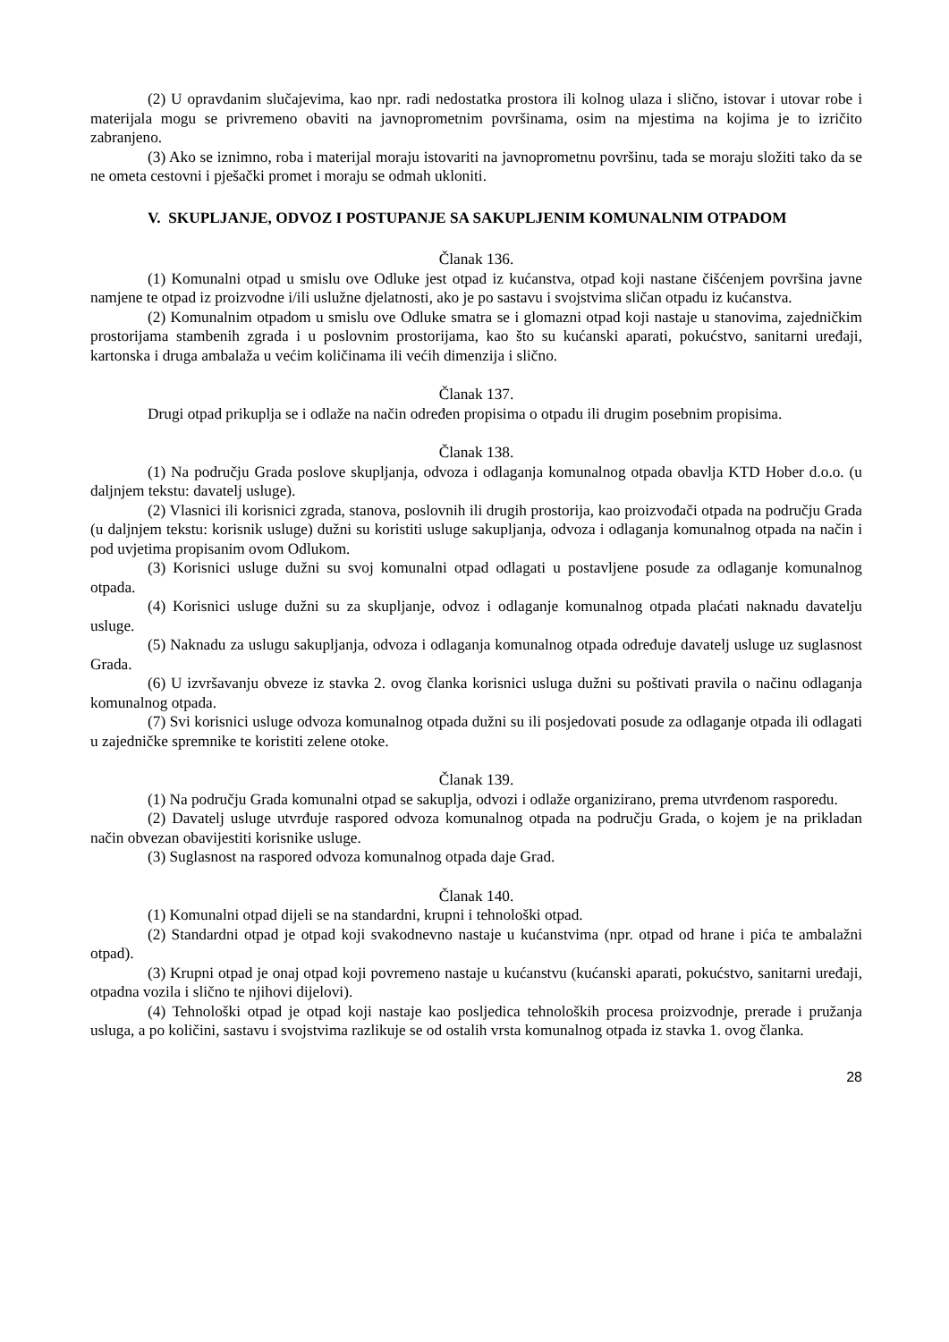(2) U opravdanim slučajevima, kao npr. radi nedostatka prostora ili kolnog ulaza i slično, istovar i utovar robe i materijala mogu se privremeno obaviti na javnoprometnim površinama, osim na mjestima na kojima je to izričito zabranjeno.
(3) Ako se iznimno, roba i materijal moraju istovariti na javnoprometnu površinu, tada se moraju složiti tako da se ne ometa cestovni i pješački promet i moraju se odmah ukloniti.
V. SKUPLJANJE, ODVOZ I POSTUPANJE SA SAKUPLJENIM KOMUNALNIM OTPADOM
Članak 136.
(1) Komunalni otpad u smislu ove Odluke jest otpad iz kućanstva, otpad koji nastane čišćenjem površina javne namjene te otpad iz proizvodne i/ili uslužne djelatnosti, ako je po sastavu i svojstvima sličan otpadu iz kućanstva.
(2) Komunalnim otpadom u smislu ove Odluke smatra se i glomazni otpad koji nastaje u stanovima, zajedničkim prostorijama stambenih zgrada i u poslovnim prostorijama, kao što su kućanski aparati, pokućstvo, sanitarni uređaji, kartonska i druga ambalaža u većim količinama ili većih dimenzija i slično.
Članak 137.
Drugi otpad prikuplja se i odlaže na način određen propisima o otpadu ili drugim posebnim propisima.
Članak 138.
(1) Na području Grada poslove skupljanja, odvoza i odlaganja komunalnog otpada obavlja KTD Hober d.o.o. (u daljnjem tekstu: davatelj usluge).
(2) Vlasnici ili korisnici zgrada, stanova, poslovnih ili drugih prostorija, kao proizvođači otpada na području Grada (u daljnjem tekstu: korisnik usluge) dužni su koristiti usluge sakupljanja, odvoza i odlaganja komunalnog otpada na način i pod uvjetima propisanim ovom Odlukom.
(3) Korisnici usluge dužni su svoj komunalni otpad odlagati u postavljene posude za odlaganje komunalnog otpada.
(4) Korisnici usluge dužni su za skupljanje, odvoz i odlaganje komunalnog otpada plaćati naknadu davatelju usluge.
(5) Naknadu za uslugu sakupljanja, odvoza i odlaganja komunalnog otpada određuje davatelj usluge uz suglasnost Grada.
(6) U izvršavanju obveze iz stavka 2. ovog članka korisnici usluga dužni su poštivati pravila o načinu odlaganja komunalnog otpada.
(7) Svi korisnici usluge odvoza komunalnog otpada dužni su ili posjedovati posude za odlaganje otpada ili odlagati u zajedničke spremnike te koristiti zelene otoke.
Članak 139.
(1) Na području Grada komunalni otpad se sakuplja, odvozi i odlaže organizirano, prema utvrđenom rasporedu.
(2) Davatelj usluge utvrđuje raspored odvoza komunalnog otpada na području Grada, o kojem je na prikladan način obvezan obavijestiti korisnike usluge.
(3) Suglasnost na raspored odvoza komunalnog otpada daje Grad.
Članak 140.
(1) Komunalni otpad dijeli se na standardni, krupni i tehnološki otpad.
(2) Standardni otpad je otpad koji svakodnevno nastaje u kućanstvima (npr. otpad od hrane i pića te ambalažni otpad).
(3) Krupni otpad je onaj otpad koji povremeno nastaje u kućanstvu (kućanski aparati, pokućstvo, sanitarni uređaji, otpadna vozila i slično te njihovi dijelovi).
(4) Tehnološki otpad je otpad koji nastaje kao posljedica tehnoloških procesa proizvodnje, prerade i pružanja usluga, a po količini, sastavu i svojstvima razlikuje se od ostalih vrsta komunalnog otpada iz stavka 1. ovog članka.
28